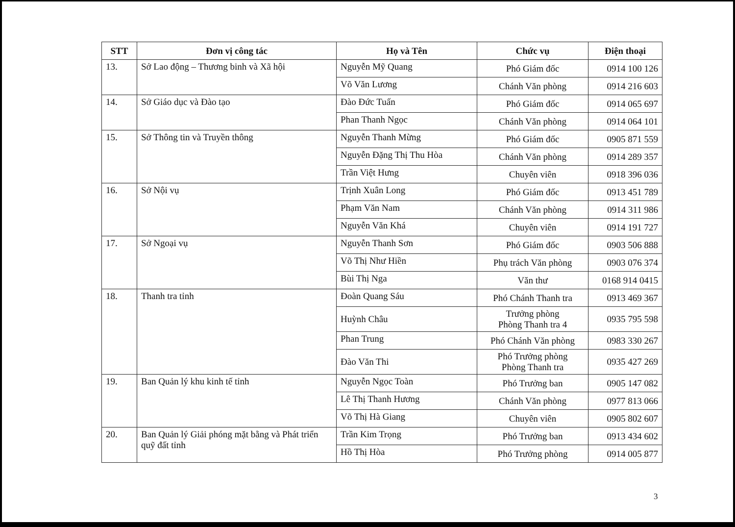| STT | Đơn vị công tác | Họ và Tên | Chức vụ | Điện thoại |
| --- | --- | --- | --- | --- |
| 13. | Sở Lao động – Thương binh và Xã hội | Nguyễn Mỹ Quang | Phó Giám đốc | 0914 100 126 |
| | | Võ Văn Lương | Chánh Văn phòng | 0914 216 603 |
| 14. | Sở Giáo dục và Đào tạo | Đào Đức Tuấn | Phó Giám đốc | 0914 065 697 |
| | | Phan Thanh Ngọc | Chánh Văn phòng | 0914 064 101 |
| 15. | Sở Thông tin và Truyền thông | Nguyễn Thanh Mừng | Phó Giám đốc | 0905 871 559 |
| | | Nguyễn Đặng Thị Thu Hòa | Chánh Văn phòng | 0914 289 357 |
| | | Trần Việt Hưng | Chuyên viên | 0918 396 036 |
| 16. | Sở Nội vụ | Trịnh Xuân Long | Phó Giám đốc | 0913 451 789 |
| | | Phạm Văn Nam | Chánh Văn phòng | 0914 311 986 |
| | | Nguyễn Văn Khá | Chuyên viên | 0914 191 727 |
| 17. | Sở Ngoại vụ | Nguyễn Thanh Sơn | Phó Giám đốc | 0903 506 888 |
| | | Võ Thị Như Hiền | Phụ trách Văn phòng | 0903 076 374 |
| | | Bùi Thị Nga | Văn thư | 0168 914 0415 |
| 18. | Thanh tra tỉnh | Đoàn Quang Sáu | Phó Chánh Thanh tra | 0913 469 367 |
| | | Huỳnh Châu | Trưởng phòng Phòng Thanh tra 4 | 0935 795 598 |
| | | Phan Trung | Phó Chánh Văn phòng | 0983 330 267 |
| | | Đào Văn Thi | Phó Trưởng phòng Phòng Thanh tra | 0935 427 269 |
| 19. | Ban Quản lý khu kinh tế tỉnh | Nguyễn Ngọc Toàn | Phó Trưởng ban | 0905 147 082 |
| | | Lê Thị Thanh Hương | Chánh Văn phòng | 0977 813 066 |
| | | Võ Thị Hà Giang | Chuyên viên | 0905 802 607 |
| 20. | Ban Quản lý Giải phóng mặt bằng và Phát triển quỹ đất tỉnh | Trần Kim Trọng | Phó Trưởng ban | 0913 434 602 |
| | | Hồ Thị Hòa | Phó Trưởng phòng | 0914 005 877 |
3